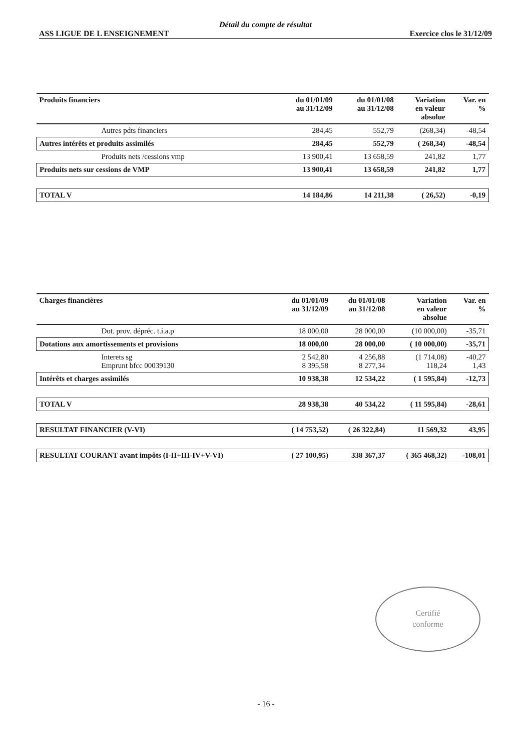Détail du compte de résultat
ASS LIGUE DE L ENSEIGNEMENT Exercice clos le 31/12/09
| Produits financiers | du 01/01/09 au 31/12/09 | du 01/01/08 au 31/12/08 | Variation en valeur absolue | Var. en % |
| --- | --- | --- | --- | --- |
| Autres pdts financiers | 284,45 | 552,79 | (268,34) | -48,54 |
| Autres intérêts et produits assimilés | 284,45 | 552,79 | ( 268,34) | -48,54 |
| Produits nets /cessions vmp | 13 900,41 | 13 658,59 | 241,82 | 1,77 |
| Produits nets sur cessions de VMP | 13 900,41 | 13 658,59 | 241,82 | 1,77 |
| TOTAL V | 14 184,86 | 14 211,38 | ( 26,52) | -0,19 |
| Charges financières | du 01/01/09 au 31/12/09 | du 01/01/08 au 31/12/08 | Variation en valeur absolue | Var. en % |
| --- | --- | --- | --- | --- |
| Dot. prov. dépréc. t.i.a.p | 18 000,00 | 28 000,00 | (10 000,00) | -35,71 |
| Dotations aux amortissements et provisions | 18 000,00 | 28 000,00 | ( 10 000,00) | -35,71 |
| Interets sg Emprunt bfcc 00039130 | 2 542,80 8 395,58 | 4 256,88 8 277,34 | (1 714,08) 118,24 | -40,27 1,43 |
| Intérêts et charges assimilés | 10 938,38 | 12 534,22 | ( 1 595,84) | -12,73 |
| TOTAL V | 28 938,38 | 40 534,22 | ( 11 595,84) | -28,61 |
| RESULTAT FINANCIER (V-VI) | ( 14 753,52) | ( 26 322,84) | 11 569,32 | 43,95 |
| RESULTAT COURANT avant impôts (I-II+III-IV+V-VI) | ( 27 100,95) | 338 367,37 | ( 365 468,32) | -108,01 |
Certifié
conforme
- 16 -